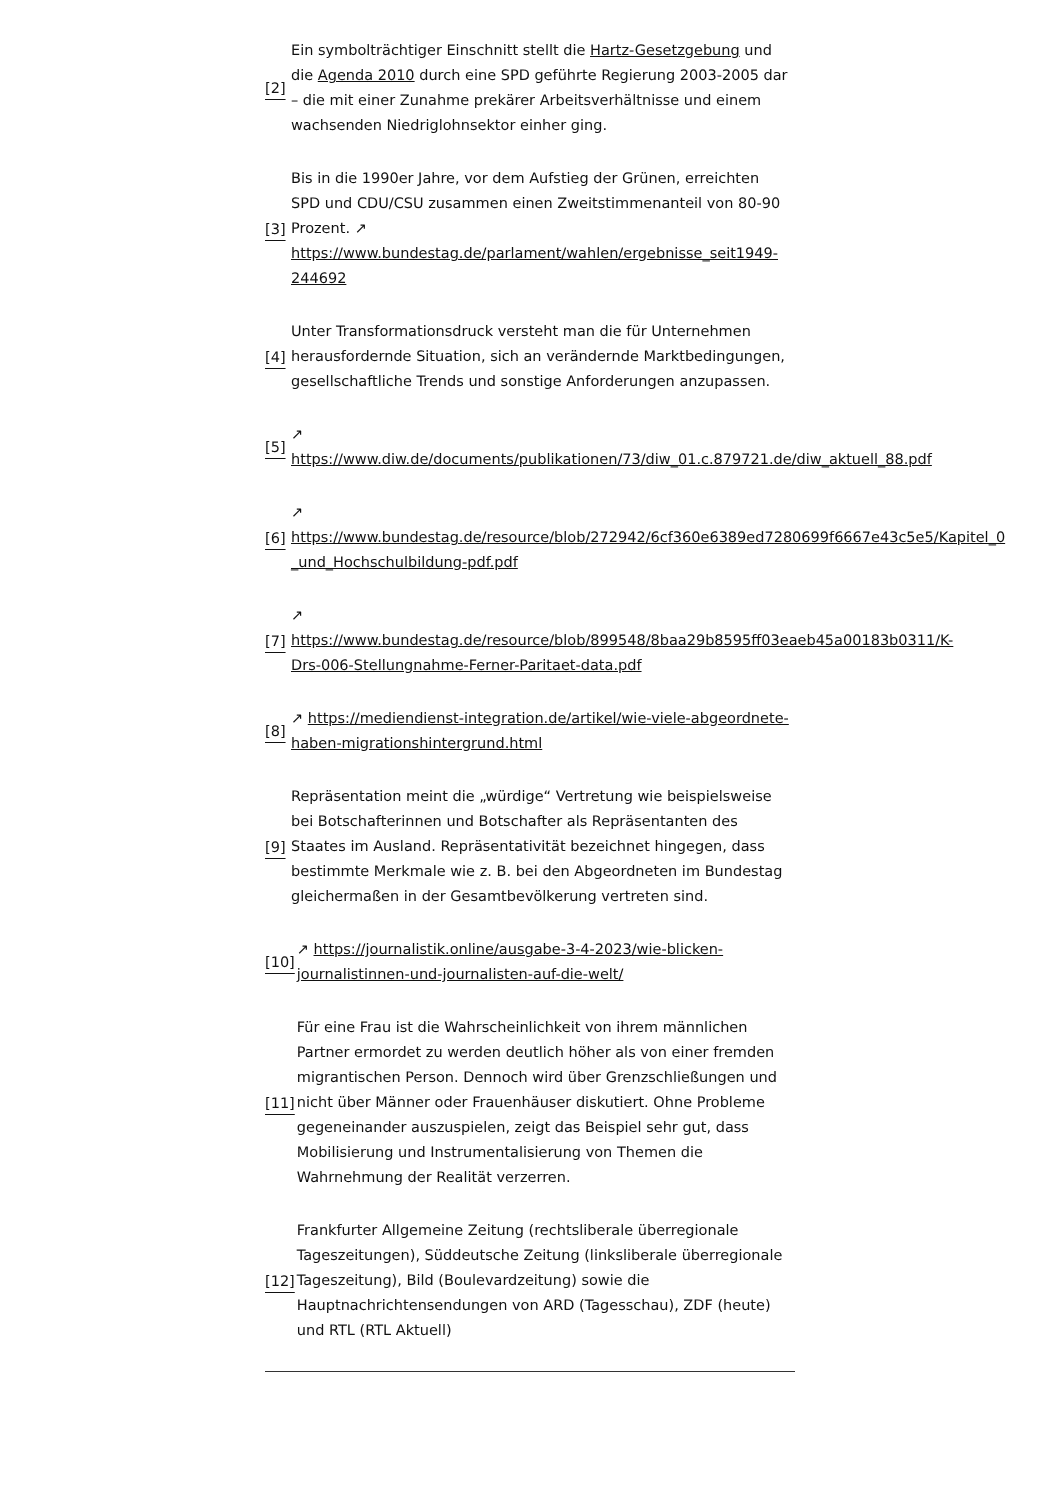[2]
Ein symbolträchtiger Einschnitt stellt die Hartz-Gesetzgebung und die Agenda 2010 durch eine SPD geführte Regierung 2003-2005 dar – die mit einer Zunahme prekärer Arbeitsverhältnisse und einem wachsenden Niedriglohnsektor einher ging.
[3]
Bis in die 1990er Jahre, vor dem Aufstieg der Grünen, erreichten SPD und CDU/CSU zusammen einen Zweitstimmenanteil von 80-90 Prozent. ↗
https://www.bundestag.de/parlament/wahlen/ergebnisse_seit1949-244692
[4]
Unter Transformationsdruck versteht man die für Unternehmen herausfordernde Situation, sich an verändernde Marktbedingungen, gesellschaftliche Trends und sonstige Anforderungen anzupassen.
[5]
↗
https://www.diw.de/documents/publikationen/73/diw_01.c.879721.de/diw_aktuell_88.pdf
[6]
↗
https://www.bundestag.de/resource/blob/272942/6cf360e6389ed7280699f6667e43c5e5/Kapitel_0
_und_Hochschulbildung-pdf.pdf
[7]
↗
https://www.bundestag.de/resource/blob/899548/8baa29b8595ff03eaeb45a00183b0311/K-
Drs-006-Stellungnahme-Ferner-Paritaet-data.pdf
[8]
↗ https://mediendienst-integration.de/artikel/wie-viele-abgeordnete-haben-migrationshintergrund.html
[9]
Repräsentation meint die „würdige“ Vertretung wie beispielsweise bei Botschafterinnen und Botschafter als Repräsentanten des Staates im Ausland. Repräsentativität bezeichnet hingegen, dass bestimmte Merkmale wie z. B. bei den Abgeordneten im Bundestag gleichermaßen in der Gesamtbevölkerung vertreten sind.
[10]
↗ https://journalistik.online/ausgabe-3-4-2023/wie-blicken-journalistinnen-und-journalisten-auf-die-welt/
[11]
Für eine Frau ist die Wahrscheinlichkeit von ihrem männlichen Partner ermordet zu werden deutlich höher als von einer fremden migrantischen Person. Dennoch wird über Grenzschließungen und nicht über Männer oder Frauenhäuser diskutiert. Ohne Probleme gegeneinander auszuspielen, zeigt das Beispiel sehr gut, dass Mobilisierung und Instrumentalisierung von Themen die Wahrnehmung der Realität verzerren.
[12]
Frankfurter Allgemeine Zeitung (rechtsliberale überregionale Tageszeitungen), Süddeutsche Zeitung (linksliberale überregionale Tageszeitung), Bild (Boulevardzeitung) sowie die Hauptnachrichtensendungen von ARD (Tagesschau), ZDF (heute) und RTL (RTL Aktuell)